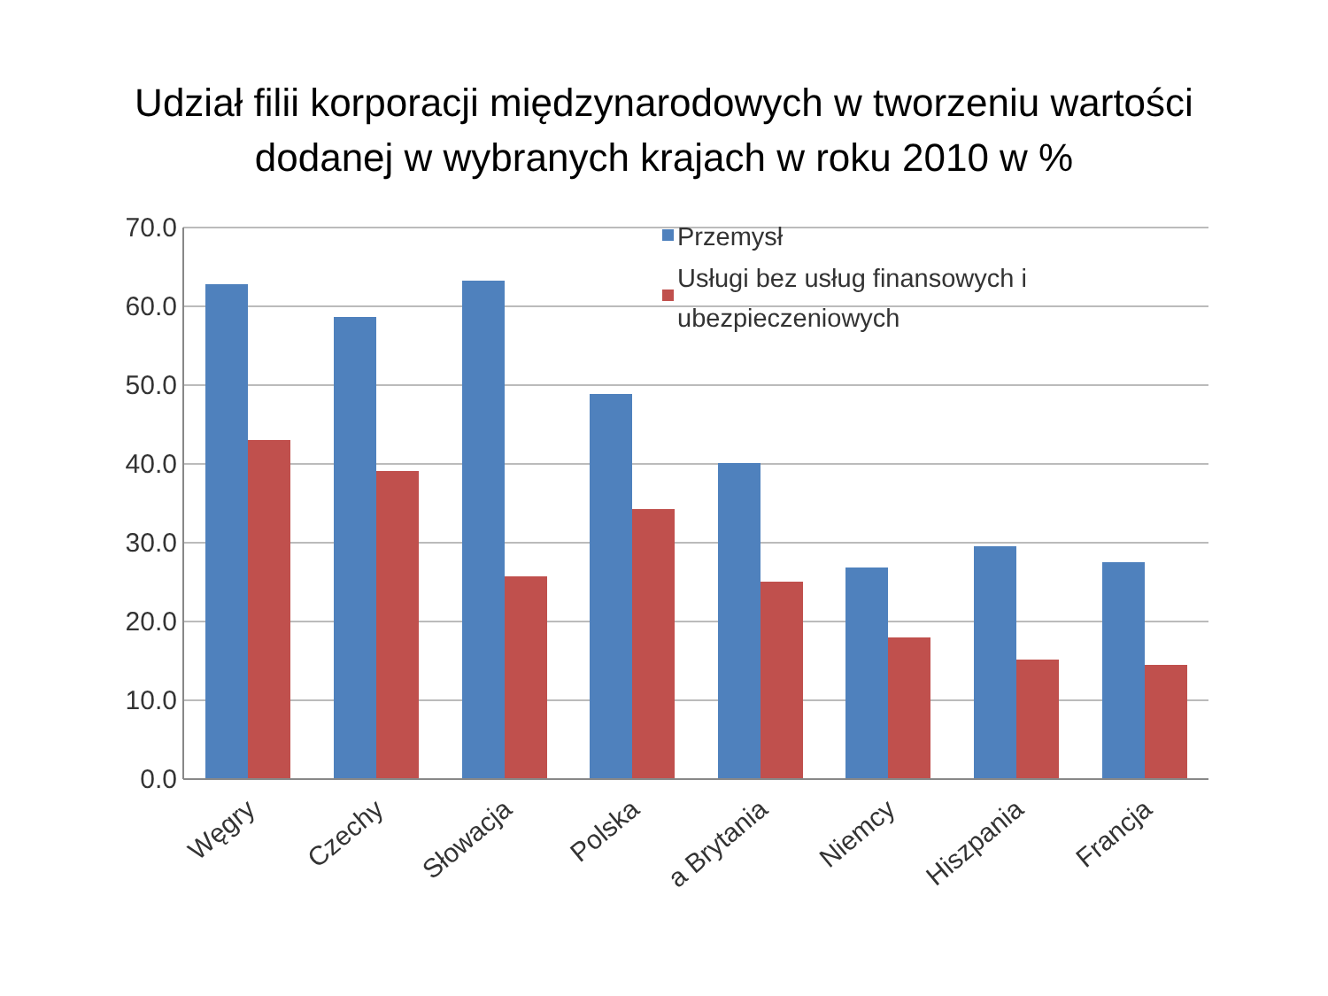Udział filii korporacji międzynarodowych w tworzeniu wartości
dodanej w wybranych krajach w roku 2010 w %
70.0
60.0
50.0
40.0
30.0
20.0
10.0
0.0
Przemysł
Usługi bez usług finansowych i
ubezpieczeniowych
Węgry
Czechy
Słowacja
Polska
a Brytania
Niemcy
Hiszpania
Francja